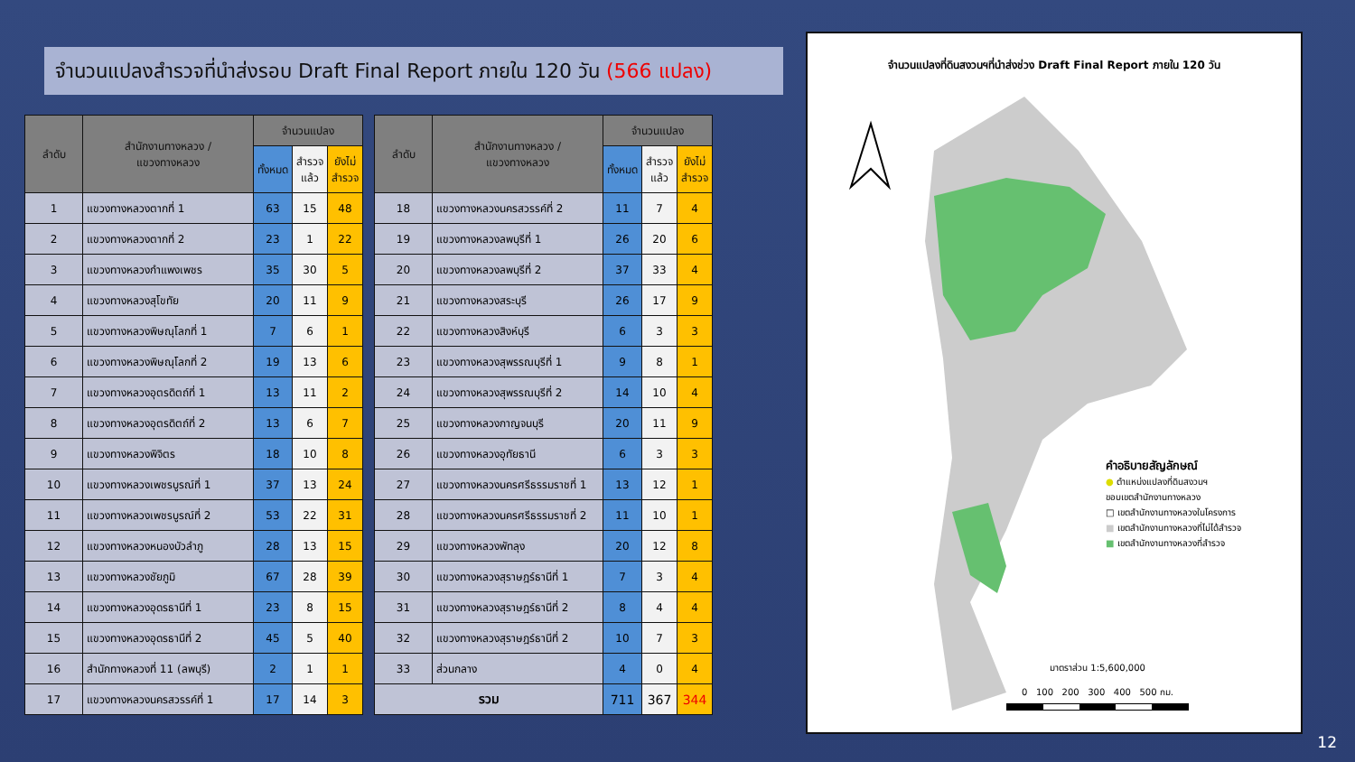จำนวนแปลงสำรวจที่นำส่งรอบ Draft Final Report ภายใน 120 วัน (566 แปลง)
| ลำดับ | สำนักงานทางหลวง / แขวงทางหลวง | จำนวนแปลง | | |
| --- | --- | --- | --- | --- |
| | | ทั้งหมด | สำรวจ แล้ว | ยังไม่ สำรวจ |
| 1 | แขวงทางหลวงตากที่ 1 | 63 | 15 | 48 |
| 2 | แขวงทางหลวงตากที่ 2 | 23 | 1 | 22 |
| 3 | แขวงทางหลวงกำแพงเพชร | 35 | 30 | 5 |
| 4 | แขวงทางหลวงสุโขทัย | 20 | 11 | 9 |
| 5 | แขวงทางหลวงพิษณุโลกที่ 1 | 7 | 6 | 1 |
| 6 | แขวงทางหลวงพิษณุโลกที่ 2 | 19 | 13 | 6 |
| 7 | แขวงทางหลวงอุตรดิตถ์ที่ 1 | 13 | 11 | 2 |
| 8 | แขวงทางหลวงอุตรดิตถ์ที่ 2 | 13 | 6 | 7 |
| 9 | แขวงทางหลวงพิจิตร | 18 | 10 | 8 |
| 10 | แขวงทางหลวงเพชรบูรณ์ที่ 1 | 37 | 13 | 24 |
| 11 | แขวงทางหลวงเพชรบูรณ์ที่ 2 | 53 | 22 | 31 |
| 12 | แขวงทางหลวงหนองบัวลำภู | 28 | 13 | 15 |
| 13 | แขวงทางหลวงชัยภูมิ | 67 | 28 | 39 |
| 14 | แขวงทางหลวงอุดรธานีที่ 1 | 23 | 8 | 15 |
| 15 | แขวงทางหลวงอุดรธานีที่ 2 | 45 | 5 | 40 |
| 16 | สำนักทางหลวงที่ 11 (ลพบุรี) | 2 | 1 | 1 |
| 17 | แขวงทางหลวงนครสวรรค์ที่ 1 | 17 | 14 | 3 |
| ลำดับ | สำนักงานทางหลวง / แขวงทางหลวง | จำนวนแปลง | | |
| --- | --- | --- | --- | --- |
| | | ทั้งหมด | สำรวจ แล้ว | ยังไม่ สำรวจ |
| 18 | แขวงทางหลวงนครสวรรค์ที่ 2 | 11 | 7 | 4 |
| 19 | แขวงทางหลวงลพบุรีที่ 1 | 26 | 20 | 6 |
| 20 | แขวงทางหลวงลพบุรีที่ 2 | 37 | 33 | 4 |
| 21 | แขวงทางหลวงสระบุรี | 26 | 17 | 9 |
| 22 | แขวงทางหลวงสิงห์บุรี | 6 | 3 | 3 |
| 23 | แขวงทางหลวงสุพรรณบุรีที่ 1 | 9 | 8 | 1 |
| 24 | แขวงทางหลวงสุพรรณบุรีที่ 2 | 14 | 10 | 4 |
| 25 | แขวงทางหลวงกาญจนบุรี | 20 | 11 | 9 |
| 26 | แขวงทางหลวงอุทัยธานี | 6 | 3 | 3 |
| 27 | แขวงทางหลวงนครศรีธรรมราชที่ 1 | 13 | 12 | 1 |
| 28 | แขวงทางหลวงนครศรีธรรมราชที่ 2 | 11 | 10 | 1 |
| 29 | แขวงทางหลวงพัทลุง | 20 | 12 | 8 |
| 30 | แขวงทางหลวงสุราษฎร์ธานีที่ 1 | 7 | 3 | 4 |
| 31 | แขวงทางหลวงสุราษฎร์ธานีที่ 2 | 8 | 4 | 4 |
| 32 | แขวงทางหลวงสุราษฎร์ธานีที่ 2 | 10 | 7 | 3 |
| 33 | ส่วนกลาง | 4 | 0 | 4 |
| รวม | | 711 | 367 | 344 |
จำนวนแปลงที่ดินสงวนฯที่นำส่งช่วง Draft Final Report ภายใน 120 วัน
คำอธิบายสัญลักษณ์
● ตำแหน่งแปลงที่ดินสงวนฯ
ขอบเขตสำนักงานทางหลวง
□ เขตสำนักงานทางหลวงในโครงการ
■ เขตสำนักงานทางหลวงที่ไม่ได้สำรวจ
■ เขตสำนักงานทางหลวงที่สำรวจ
มาตราส่วน 1:5,600,000
0 100 200 300 400 500 กม.
12